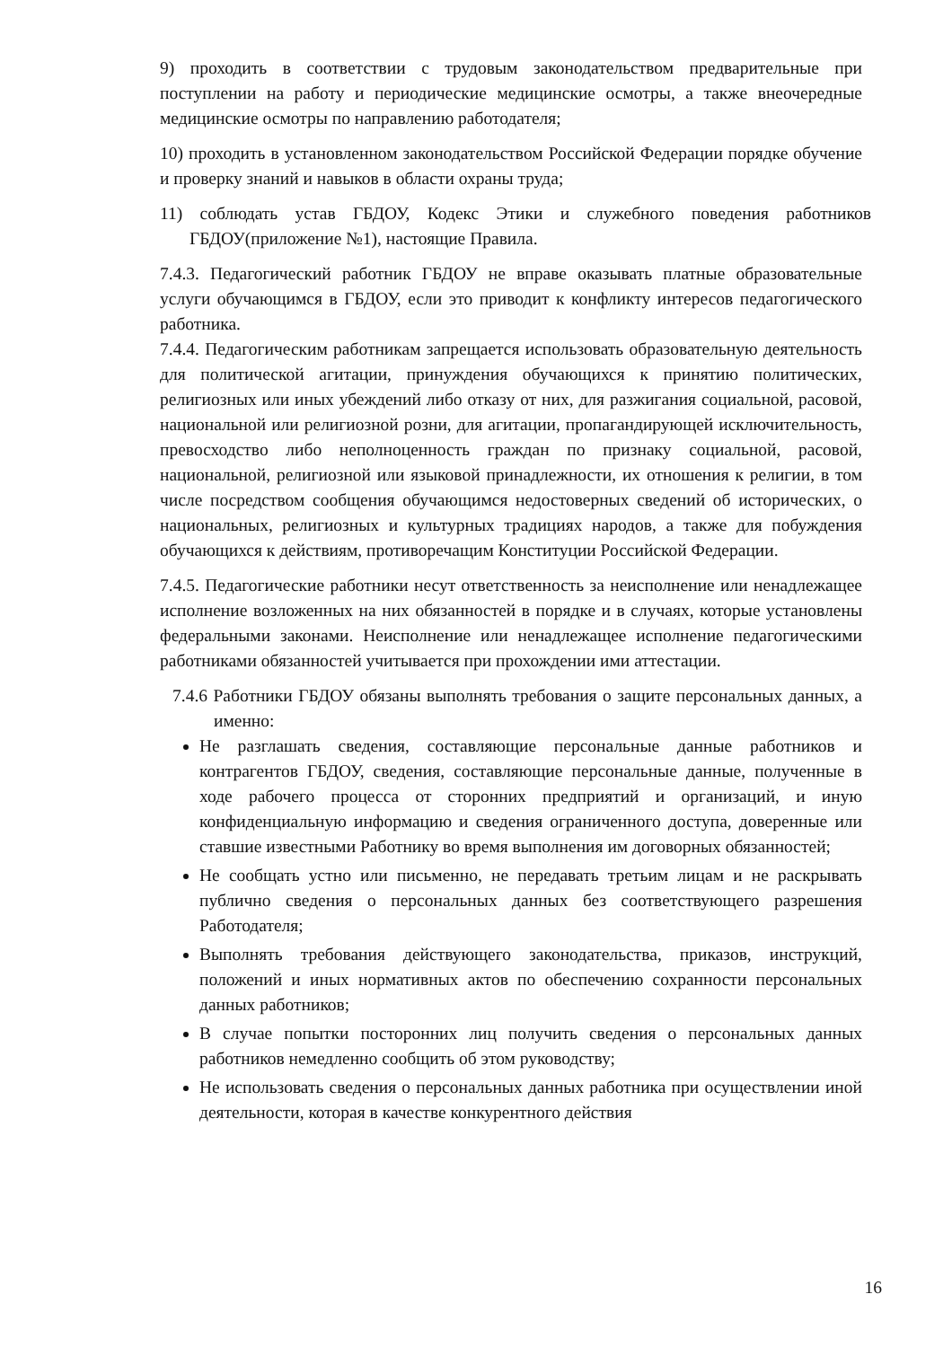9) проходить в соответствии с трудовым законодательством предварительные при поступлении на работу и периодические медицинские осмотры, а также внеочередные медицинские осмотры по направлению работодателя;
10) проходить в установленном законодательством Российской Федерации порядке обучение и проверку знаний и навыков в области охраны труда;
11) соблюдать устав ГБДОУ, Кодекс Этики и служебного поведения работников ГБДОУ(приложение №1), настоящие Правила.
7.4.3. Педагогический работник ГБДОУ не вправе оказывать платные образовательные услуги обучающимся в ГБДОУ, если это приводит к конфликту интересов педагогического работника.
7.4.4. Педагогическим работникам запрещается использовать образовательную деятельность для политической агитации, принуждения обучающихся к принятию политических, религиозных или иных убеждений либо отказу от них, для разжигания социальной, расовой, национальной или религиозной розни, для агитации, пропагандирующей исключительность, превосходство либо неполноценность граждан по признаку социальной, расовой, национальной, религиозной или языковой принадлежности, их отношения к религии, в том числе посредством сообщения обучающимся недостоверных сведений об исторических, о национальных, религиозных и культурных традициях народов, а также для побуждения обучающихся к действиям, противоречащим Конституции Российской Федерации.
7.4.5. Педагогические работники несут ответственность за неисполнение или ненадлежащее исполнение возложенных на них обязанностей в порядке и в случаях, которые установлены федеральными законами. Неисполнение или ненадлежащее исполнение педагогическими работниками обязанностей учитывается при прохождении ими аттестации.
7.4.6 Работники ГБДОУ обязаны выполнять требования о защите персональных данных, а именно:
Не разглашать сведения, составляющие персональные данные работников и контрагентов ГБДОУ, сведения, составляющие персональные данные, полученные в ходе рабочего процесса от сторонних предприятий и организаций, и иную конфиденциальную информацию и сведения ограниченного доступа, доверенные или ставшие известными Работнику во время выполнения им договорных обязанностей;
Не сообщать устно или письменно, не передавать третьим лицам и не раскрывать публично сведения о персональных данных без соответствующего разрешения Работодателя;
Выполнять требования действующего законодательства, приказов, инструкций, положений и иных нормативных актов по обеспечению сохранности персональных данных работников;
В случае попытки посторонних лиц получить сведения о персональных данных работников немедленно сообщить об этом руководству;
Не использовать сведения о персональных данных работника при осуществлении иной деятельности, которая в качестве конкурентного действия
16